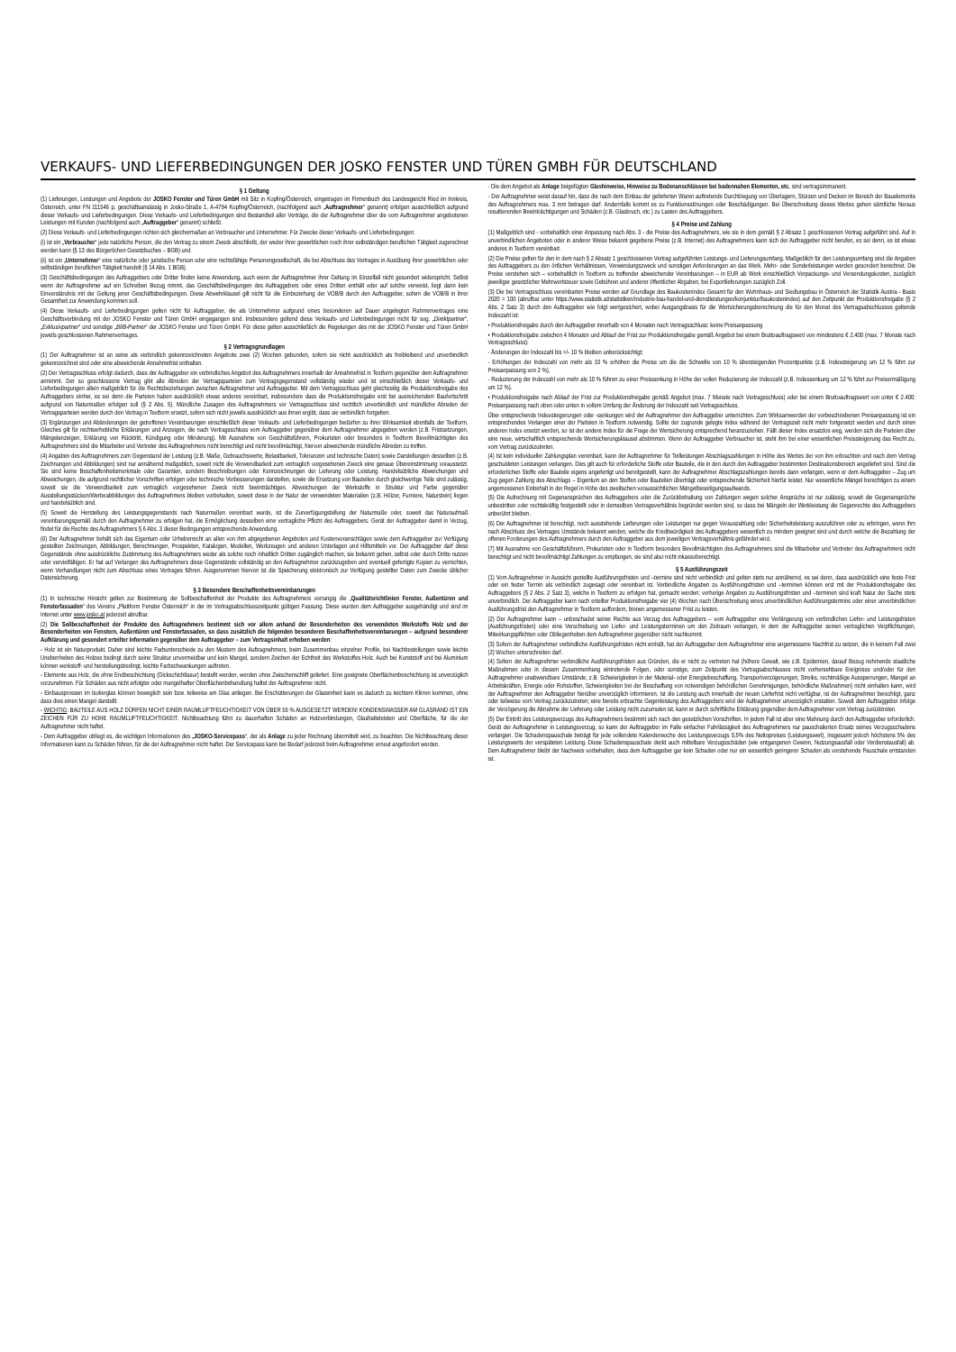VERKAUFS- UND LIEFERBEDINGUNGEN DER JOSKO FENSTER UND TÜREN GMBH FÜR DEUTSCHLAND
§ 1 Geltung
(1) Lieferungen, Leistungen und Angebote der JOSKO Fenster und Türen GmbH mit Sitz in Kopfing/Österreich, eingetragen im Firmenbuch des Landesgericht Ried im Innkreis, Österreich, unter FN 111546 p, geschäftsansässig in Josko-Straße 1, A-4794 Kopfing/Österreich, (nachfolgend auch „Auftragnehmer“ genannt) erfolgen ausschließlich aufgrund dieser Verkaufs- und Lieferbedingungen. Diese Verkaufs- und Lieferbedingungen sind Bestandteil aller Verträge, die der Auftragnehmer über die vom Auftragnehmer angebotenen Leistungen mit Kunden (nachfolgend auch „Auftraggeber“ genannt) schließt.
(2) Diese Verkaufs- und Lieferbedingungen richten sich gleichermaßen an Verbraucher und Unternehmer. Für Zwecke dieser Verkaufs- und Lieferbedingungen:
(i) ist ein „Verbraucher“ jede natürliche Person, die den Vertrag zu einem Zweck abschließt, der weder ihrer gewerblichen noch ihrer selbständigen beruflichen Tätigkeit zugerechnet werden kann (§ 13 des Bürgerlichen Gesetzbuches – BGB) und
(ii) ist ein „Unternehmer“ eine natürliche oder juristische Person oder eine rechtsfähige Personengesellschaft, die bei Abschluss des Vertrages in Ausübung ihrer gewerblichen oder selbständigen beruflichen Tätigkeit handelt (§ 14 Abs. 1 BGB).
(3) Geschäftsbedingungen des Auftraggebers oder Dritter finden keine Anwendung, auch wenn der Auftragnehmer ihrer Geltung im Einzelfall nicht gesondert widerspricht. Selbst wenn der Auftragnehmer auf ein Schreiben Bezug nimmt, das Geschäftsbedingungen des Auftraggebers oder eines Dritten enthält oder auf solche verweist, liegt darin kein Einverständnis mit der Geltung jener Geschäftsbedingungen. Diese Abwehrklausel gilt nicht für die Einbeziehung der VOB/B durch den Auftraggeber, sofern die VOB/B in ihrer Gesamtheit zur Anwendung kommen soll.
(4) Diese Verkaufs- und Lieferbedingungen gelten nicht für Auftraggeber, die als Unternehmer aufgrund eines besonderen auf Dauer angelegten Rahmenvertrages eine Geschäftsverbindung mit der JOSKO Fenster und Türen GmbH eingegangen sind. Insbesondere geltend diese Verkaufs- und Lieferbedingungen nicht für sog. „Direktpartner“, „Exklusivpartner“ und sonstige „BIIB-Partner“ der JOSKO Fenster und Türen GmbH. Für diese gelten ausschließlich die Regelungen des mit der JOSKO Fenster und Türen GmbH jeweils geschlossenen Rahmenvertrages.
§ 2 Vertragsgrundlagen
(1) Der Auftragnehmer ist an seine als verbindlich gekennzeichneten Angebote zwei (2) Wochen gebunden, sofern sie nicht ausdrücklich als freibleibend und unverbindlich gekennzeichnet sind oder eine abweichende Annahmefrist enthalten.
(2) Der Vertragsschluss erfolgt dadurch, dass der Auftraggeber ein verbindliches Angebot des Auftragnehmers innerhalb der Annahmefrist in Textform gegenüber dem Auftragnehmer annimmt. Der so geschlossene Vertrag gibt alle Abreden der Vertragsparteien zum Vertragsgegenstand vollständig wieder und ist einschließlich dieser Verkaufs- und Lieferbedingungen allein maßgeblich für die Rechtsbeziehungen zwischen Auftragnehmer und Auftraggeber. Mit dem Vertragsschluss geht gleichzeitig die Produktionsfreigabe des Auftraggebers einher, es sei denn die Parteien haben ausdrücklich etwas anderes vereinbart, insbesondere dass die Produktionsfreigabe erst bei ausreichendem Baufortschritt aufgrund von Naturmaßen erfolgen soll (§ 2 Abs. 5). Mündliche Zusagen des Auftragnehmers vor Vertragsschluss sind rechtlich unverbindlich und mündliche Abreden der Vertragsparteien werden durch den Vertrag in Textform ersetzt, sofern sich nicht jeweils ausdrücklich aus ihnen ergibt, dass sie verbindlich fortgelten.
(3) Ergänzungen und Abänderungen der getroffenen Vereinbarungen einschließlich dieser Verkaufs- und Lieferbedingungen bedürfen zu ihrer Wirksamkeit ebenfalls der Textform. Gleiches gilt für rechtserhebliche Erklärungen und Anzeigen, die nach Vertragsschluss vom Auftraggeber gegenüber dem Auftragnehmer abgegeben werden (z.B. Fristsetzungen, Mängelanzeigen, Erklärung von Rücktritt, Kündigung oder Minderung). Mit Ausnahme von Geschäftsführern, Prokuristen oder besonders in Textform Bevollmächtigten des Auftragnehmers sind die Mitarbeiter und Vertreter des Auftragnehmers nicht berechtigt und nicht bevollmächtigt, hiervon abweichende mündliche Abreden zu treffen.
(4) Angaben des Auftragnehmers zum Gegenstand der Leistung (z.B. Maße, Gebrauchswerte, Belastbarkeit, Toleranzen und technische Daten) sowie Darstellungen desselben (z.B. Zeichnungen und Abbildungen) sind nur annähernd maßgeblich, soweit nicht die Verwendbarkeit zum vertraglich vorgesehenen Zweck eine genaue Übereinstimmung voraussetzt. Sie sind keine Beschaffenheitsmerkmale oder Garantien, sondern Beschreibungen oder Kennzeichnungen der Lieferung oder Leistung. Handelsübliche Abweichungen und Abweichungen, die aufgrund rechtlicher Vorschriften erfolgen oder technische Verbesserungen darstellen, sowie die Ersetzung von Bauteilen durch gleichwertige Teile sind zulässig, soweit sie die Verwendbarkeit zum vertraglich vorgesehenen Zweck nicht beeinträchtigen. Abweichungen der Werkstoffe in Struktur und Farbe gegenüber Ausstellungsstücken/Werbeabbildungen des Auftragnehmers bleiben vorbehalten, soweit diese in der Natur der verwendeten Materialien (z.B. Hölzer, Furniere, Naturstein) liegen und handelsüblich sind.
(5) Soweit die Herstellung des Leistungsgegenstands nach Naturmaßen vereinbart wurde, ist die Zurverfügungstellung der Naturmaße oder, soweit das Naturaufmaß vereinbarungsgemäß durch den Auftragnehmer zu erfolgen hat, die Ermöglichung desselben eine vertragliche Pflicht des Auftraggebers. Gerät der Auftraggeber damit in Verzug, findet für die Rechte des Auftragnehmers § 6 Abs. 3 dieser Bedingungen entsprechende Anwendung.
(6) Der Auftragnehmer behält sich das Eigentum oder Urheberrecht an allen von ihm abgegebenen Angeboten und Kostenvoranschlägen sowie dem Auftraggeber zur Verfügung gestellten Zeichnungen, Abbildungen, Berechnungen, Prospekten, Katalogen, Modellen, Werkzeugen und anderen Unterlagen und Hilfsmitteln vor. Der Auftraggeber darf diese Gegenstände ohne ausdrückliche Zustimmung des Auftragnehmers weder als solche noch inhaltlich Dritten zugänglich machen, sie bekannt geben, selbst oder durch Dritte nutzen oder vervielfältigen. Er hat auf Verlangen des Auftragnehmers diese Gegenstände vollständig an den Auftragnehmer zurückzugeben und eventuell gefertigte Kopien zu vernichten, wenn Verhandlungen nicht zum Abschluss eines Vertrages führen. Ausgenommen hiervon ist die Speicherung elektronisch zur Verfügung gestellter Daten zum Zwecke üblicher Datensicherung.
§ 3 Besondere Beschaffenheitsvereinbarungen
(1) In technischer Hinsicht gelten zur Bestimmung der Sollbeschaffenheit der Produkte des Auftragnehmers vorrangig die „Qualitätsrichtlinien Fenster, Außentüren und Fensterfassaden“ des Vereins „Plattform Fenster Österreich“ in der im Vertragsabschlusszeitpunkt gültigen Fassung. Diese wurden dem Auftraggeber ausgehändigt und sind im Internet unter www.josko.at jederzeit abrufbar.
(2) Die Sollbeschaffenheit der Produkte des Auftragnehmers bestimmt sich vor allem anhand der Besonderheiten des verwendeten Werkstoffs Holz und der Besonderheiten von Fenstern, Außentüren und Fensterfassaden, so dass zusätzlich die folgenden besonderen Beschaffenheitsvereinbarungen – aufgrund besonderer Aufklärung und gesondert erteilter Information gegenüber dem Auftraggeber – zum Vertragsinhalt erhoben werden:
- Holz ist ein Naturprodukt. Daher sind leichte Farbunterschiede zu den Mustern des Auftragnehmers, beim Zusammenbau einzelner Profile, bei Nachbestellungen sowie leichte Unebenheiten des Holzes bedingt durch seine Struktur unvermeidbar und kein Mangel, sondern Zeichen der Echtheit des Werkstoffes Holz. Auch bei Kunststoff und bei Aluminium können werkstoff- und herstellungsbedingt, leichte Farbschwankungen auftreten.
- Elemente aus Holz, die ohne Endbeschichtung (Dickschichtlasur) bestellt werden, werden ohne Zwischenschliff geliefert. Eine geeignete Oberflächenbeschichtung ist unverzüglich vorzunehmen. Für Schäden aus nicht erfolgter oder mangelhafter Oberflächenbehandlung haftet der Auftragnehmer nicht.
- Einbausprossen im Isolierglas können beweglich sein bzw. teilweise am Glas anliegen. Bei Erschütterungen der Glaseinheit kann es dadurch zu leichtem Klirren kommen, ohne dass dies einen Mangel darstellt.
- WICHTIG: BAUTEILE AUS HOLZ DÜRFEN NICHT EINER RAUMLUFTFEUCHTIGKEIT VON ÜBER 55 % AUSGESETZT WERDEN! KONDENSWASSER AM GLASRAND IST EIN ZEICHEN FÜR ZU HOHE RAUMLUFTFEUCHTIGKEIT. Nichtbeachtung führt zu dauerhaften Schäden an Holzverbindungen, Glashalteleisten und Oberfläche, für die der Auftragnehmer nicht haftet.
- Dem Auftraggeber obliegt es, die wichtigen Informationen des „JOSKO-Servicepass“, der als Anlage zu jeder Rechnung übermittelt wird, zu beachten. Die Nichtbeachtung dieser Informationen kann zu Schäden führen, für die der Auftragnehmer nicht haftet. Der Servicepass kann bei Bedarf jederzeit beim Auftragnehmer erneut angefordert werden.
- Die dem Angebot als Anlage beigefügten Glashinweise, Hinweise zu Bodenanschlüssen bei bodennahen Elementen, etc. sind vertragsimmanent.
- Der Auftragnehmer weist darauf hin, dass die nach dem Einbau der gelieferten Waren auftretende Durchbiegung von Überlagern, Stürzen und Decken im Bereich der Bauelemente des Auftragnehmers max. 3 mm betragen darf. Andernfalls kommt es zu Funktionsstörungen oder Beschädigungen. Bei Überschreitung dieses Wertes gehen sämtliche hieraus resultierenden Beeinträchtigungen und Schäden (z.B. Glasbruch, etc.) zu Lasten des Auftraggebers.
§ 4 Preise und Zahlung
(1) Maßgeblich sind - vorbehaltlich einer Anpassung nach Abs. 3 - die Preise des Auftragnehmers, wie sie in dem gemäß § 2 Absatz 1 geschlossenen Vertrag aufgeführt sind. Auf in unverbindlichen Angeboten oder in anderer Weise bekannt gegebene Preise (z.B. Internet) des Auftragnehmers kann sich der Auftraggeber nicht berufen, es sei denn, es ist etwas anderes in Textform vereinbart.
(2) Die Preise gelten für den in dem nach § 2 Absatz 1 geschlossenen Vertrag aufgeführten Leistungs- und Lieferungsumfang. Maßgeblich für den Leistungsumfang sind die Angaben des Auftraggebers zu den örtlichen Verhältnissen, Verwendungszweck und sonstigen Anforderungen an das Werk. Mehr- oder Sonderleistungen werden gesondert berechnet. Die Preise verstehen sich – vorbehaltlich in Textform zu treffender abweichender Vereinbarungen – in EUR ab Werk einschließlich Verpackungs- und Versendungskosten, zuzüglich jeweiliger gesetzlicher Mehrwertsteuer sowie Gebühren und anderer öffentlicher Abgaben, bei Exportlieferungen zuzüglich Zoll.
(3) Die bei Vertragsschluss vereinbarten Preise werden auf Grundlage des Baukostenindex Gesamt für den Wohnhaus- und Siedlungsbau in Österreich der Statistik Austria - Basis 2020 = 100 (abrufbar unter https://www.statistik.at/statistiken/industrie-bau-handel-und-dienstleistungen/konjunktur/baukostenindex) auf den Zeitpunkt der Produktionsfreigabe (§ 2 Abs. 2 Satz 3) durch den Auftraggeber wie folgt wertgesichert, wobei Ausgangsbasis für die Wertsicherungsberechnung die für den Monat des Vertragsabschlusses geltende Indexzahl ist:
• Produktionsfreigabe durch den Auftraggeber innerhalb von 4 Monaten nach Vertragsschluss: keine Preisanpassung
• Produktionsfreigabe zwischen 4 Monaten und Ablauf der Frist zur Produktionsfreigabe gemäß Angebot bei einem Bruttoauftragswert von mindestens € 2.400 (max. 7 Monate nach Vertragsschluss):
- Änderungen der Indexzahl bis +/- 10 % bleiben unberücksichtigt;
- Erhöhungen der Indexzahl von mehr als 10 % erhöhen die Preise um die die Schwelle von 10 % übersteigenden Prozentpunkte (z.B. Indexsteigerung um 12 % führt zur Preisanpassung von 2 %),
- Reduzierung der Indexzahl von mehr als 10 % führen zu einer Preissenkung in Höhe der vollen Reduzierung der Indexzahl (z.B. Indexsenkung um 12 % führt zur Preisermäßigung um 12 %).
• Produktionsfreigabe nach Ablauf der Frist zur Produktionsfreigabe gemäß Angebot (max. 7 Monate nach Vertragsschluss) oder bei einem Bruttoauftragswert von unter € 2.400: Preisanpassung nach oben oder unten in vollem Umfang der Änderung der Indexzahl seit Vertragsschluss.
Über entsprechende Indexsteigerungen oder -senkungen wird der Auftragnehmer den Auftraggeber unterrichten. Zum Wirksamwerden der vorbeschriebenen Preisanpassung ist ein entsprechendes Verlangen einer der Parteien in Textform notwendig. Sollte der zugrunde gelegte Index während der Vertragszeit nicht mehr fortgesetzt werden und durch einen anderen Index ersetzt werden, so ist der andere Index für die Frage der Wertsicherung entsprechend heranzuziehen. Fällt dieser Index ersatzlos weg, werden sich die Parteien über eine neue, wirtschaftlich entsprechende Wertsicherungsklausel abstimmen. Wenn der Auftraggeber Verbraucher ist, steht ihm bei einer wesentlichen Preissteigerung das Recht zu, vom Vertrag zurückzutreten.
(4) Ist kein individueller Zahlungsplan vereinbart, kann der Auftragnehmer für Teilleistungen Abschlagszahlungen in Höhe des Wertes der von ihm erbrachten und nach dem Vertrag geschuldeten Leistungen verlangen. Dies gilt auch für erforderliche Stoffe oder Bauteile, die in den durch den Auftraggeber bestimmten Destinationsbereich angeliefert sind. Sind die erforderlichen Stoffe oder Bauteile eigens angefertigt und bereitgestellt, kann der Auftragnehmer Abschlagszahlungen bereits dann verlangen, wenn er dem Auftraggeber – Zug um Zug gegen Zahlung des Abschlags – Eigentum an den Stoffen oder Bauteilen überträgt oder entsprechende Sicherheit hierfür leistet. Nur wesentliche Mängel berechtigen zu einem angemessenen Einbehalt in der Regel in Höhe des zweifachen voraussichtlichen Mängelbeseitigungsaufwands.
(5) Die Aufrechnung mit Gegenansprüchen des Auftraggebers oder die Zurückbehaltung von Zahlungen wegen solcher Ansprüche ist nur zulässig, soweit die Gegenansprüche unbestritten oder rechtskräftig festgestellt oder in demselben Vertragsverhältnis begründet worden sind, so dass bei Mängeln der Werkleistung die Gegenrechte des Auftraggebers unberührt bleiben.
(6) Der Auftragnehmer ist berechtigt, noch ausstehende Lieferungen oder Leistungen nur gegen Vorauszahlung oder Sicherheitsleistung auszuführen oder zu erbringen, wenn ihm nach Abschluss des Vertrages Umstände bekannt werden, welche die Kreditwürdigkeit des Auftraggebers wesentlich zu mindern geeignet sind und durch welche die Bezahlung der offenen Forderungen des Auftragnehmers durch den Auftraggeber aus dem jeweiligen Vertragsverhältnis gefährdet wird.
(7) Mit Ausnahme von Geschäftsführern, Prokuristen oder in Textform besonders Bevollmächtigten des Auftragnehmers sind die Mitarbeiter und Vertreter des Auftragnehmers nicht berechtigt und nicht bevollmächtigt Zahlungen zu empfangen, sie sind also nicht inkassoberechtigt.
§ 5 Ausführungszeit
(1) Vom Auftragnehmer in Aussicht gestellte Ausführungsfristen und –termine sind nicht verbindlich und gelten stets nur annähernd, es sei denn, dass ausdrücklich eine feste Frist oder ein fester Termin als verbindlich zugesagt oder vereinbart ist. Verbindliche Angaben zu Ausführungsfristen und –terminen können erst mit der Produktionsfreigabe des Auftraggebers (§ 2 Abs. 2 Satz 3), welche in Textform zu erfolgen hat, gemacht werden; vorherige Angaben zu Ausführungsfristen und –terminen sind kraft Natur der Sache stets unverbindlich. Der Auftraggeber kann nach erteilter Produktionsfreigabe vier (4) Wochen nach Überschreitung eines unverbindlichen Ausführungstermins oder einer unverbindlichen Ausführungsfrist den Auftragnehmer in Textform auffordern, binnen angemessener Frist zu leisten.
(2) Der Auftragnehmer kann – unbeschadet seiner Rechte aus Verzug des Auftraggebers – vom Auftraggeber eine Verlängerung von verbindlichen Liefer- und Leistungsfristen (Ausführungsfristen) oder eine Verschiebung von Liefer- und Leistungsterminen um den Zeitraum verlangen, in dem der Auftraggeber seinen vertraglichen Verpflichtungen, Mitwirkungspflichten oder Obliegenheiten dem Auftragnehmer gegenüber nicht nachkommt.
(3) Sofern der Auftragnehmer verbindliche Ausführungsfristen nicht einhält, hat der Auftraggeber dem Auftragnehmer eine angemessene Nachfrist zu setzen, die in keinem Fall zwei (2) Wochen unterschreiten darf.
(4) Sofern der Auftragnehmer verbindliche Ausführungsfristen aus Gründen, die er nicht zu vertreten hat (höhere Gewalt, wie z.B. Epidemien, darauf Bezug nehmende staatliche Maßnahmen oder in diesem Zusammenhang eintretende Folgen, oder sonstige, zum Zeitpunkt des Vertragsabschlusses nicht vorhersehbare Ereignisse und/oder für den Auftragnehmer unabwendbare Umstände, z.B. Schwierigkeiten in der Material- oder Energiebeschaffung, Transportverzögerungen, Streiks, rechtmäßige Aussperrungen, Mangel an Arbeitskräften, Energie oder Rohstoffen, Schwierigkeiten bei der Beschaffung von notwendigen behördlichen Genehmigungen, behördliche Maßnahmen) nicht einhalten kann, wird der Auftragnehmer den Auftraggeber hierüber unverzüglich informieren. Ist die Leistung auch innerhalb der neuen Lieferfrist nicht verfügbar, ist der Auftragnehmer berechtigt, ganz oder teilweise vom Vertrag zurückzutreten; eine bereits erbrachte Gegenleistung des Auftraggebers wird der Auftragnehmer unverzüglich erstatten. Soweit dem Auftraggeber infolge der Verzögerung die Abnahme der Lieferung oder Leistung nicht zuzumuten ist, kann er durch schriftliche Erklärung gegenüber dem Auftragnehmer vom Vertrag zurücktreten.
(5) Der Eintritt des Leistungsverzugs des Auftragnehmers bestimmt sich nach den gesetzlichen Vorschriften. In jedem Fall ist aber eine Mahnung durch den Auftraggeber erforderlich. Gerät der Auftragnehmer in Leistungsverzug, so kann der Auftraggeber im Falle einfacher Fahrlässigkeit des Auftragnehmers nur pauschalierten Ersatz seines Verzugsschadens verlangen. Die Schadenspauschale beträgt für jede vollendete Kalenderwoche des Leistungsverzugs 0,5% des Nettopreises (Leistungswert), insgesamt jedoch höchstens 5% des Leistungswerts der verspäteten Leistung. Diese Schadenspauschale deckt auch mittelbare Verzugsschäden (wie entgangenen Gewinn, Nutzungsausfall oder Verdienstausfall) ab. Dem Auftragnehmer bleibt der Nachweis vorbehalten, dass dem Auftraggeber gar kein Schaden oder nur ein wesentlich geringerer Schaden als vorstehende Pauschale entstanden ist.